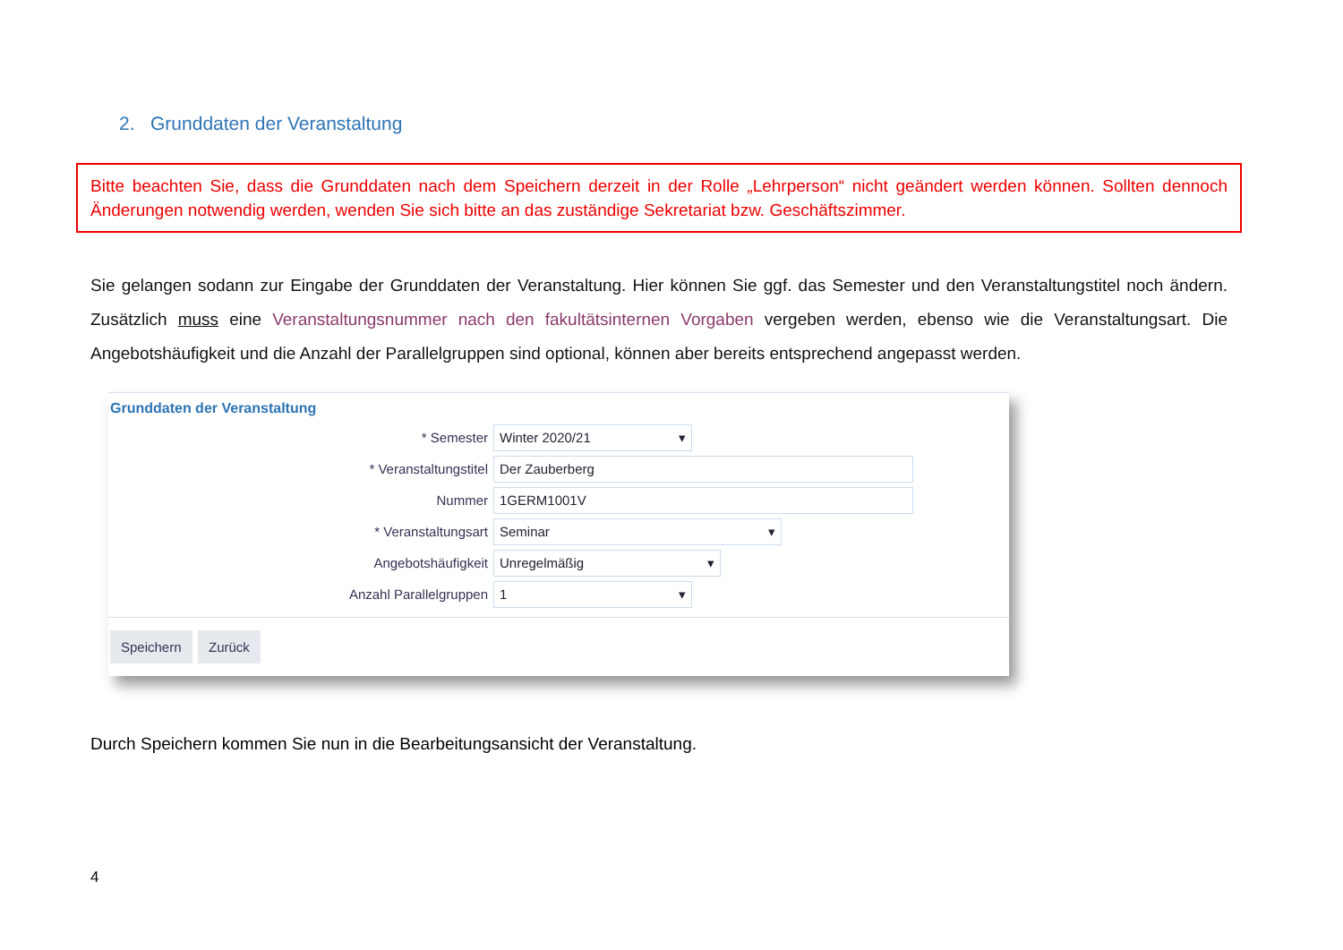2. Grunddaten der Veranstaltung
Bitte beachten Sie, dass die Grunddaten nach dem Speichern derzeit in der Rolle „Lehrperson“ nicht geändert werden können. Sollten dennoch Änderungen notwendig werden, wenden Sie sich bitte an das zuständige Sekretariat bzw. Geschäftszimmer.
Sie gelangen sodann zur Eingabe der Grunddaten der Veranstaltung. Hier können Sie ggf. das Semester und den Veranstaltungstitel noch ändern. Zusätzlich muss eine Veranstaltungsnummer nach den fakultätsinternen Vorgaben vergeben werden, ebenso wie die Veranstaltungsart. Die Angebotshäufigkeit und die Anzahl der Parallelgruppen sind optional, können aber bereits entsprechend angepasst werden.
Grunddaten der Veranstaltung
* Semester Winter 2020/21 ▾
* Veranstaltungstitel Der Zauberberg
Nummer 1GERM1001V
* Veranstaltungsart Seminar ▾
Angebotshäufigkeit Unregelmäßig ▾
Anzahl Parallelgruppen 1 ▾
Speichern Zurück
Durch Speichern kommen Sie nun in die Bearbeitungsansicht der Veranstaltung.
4